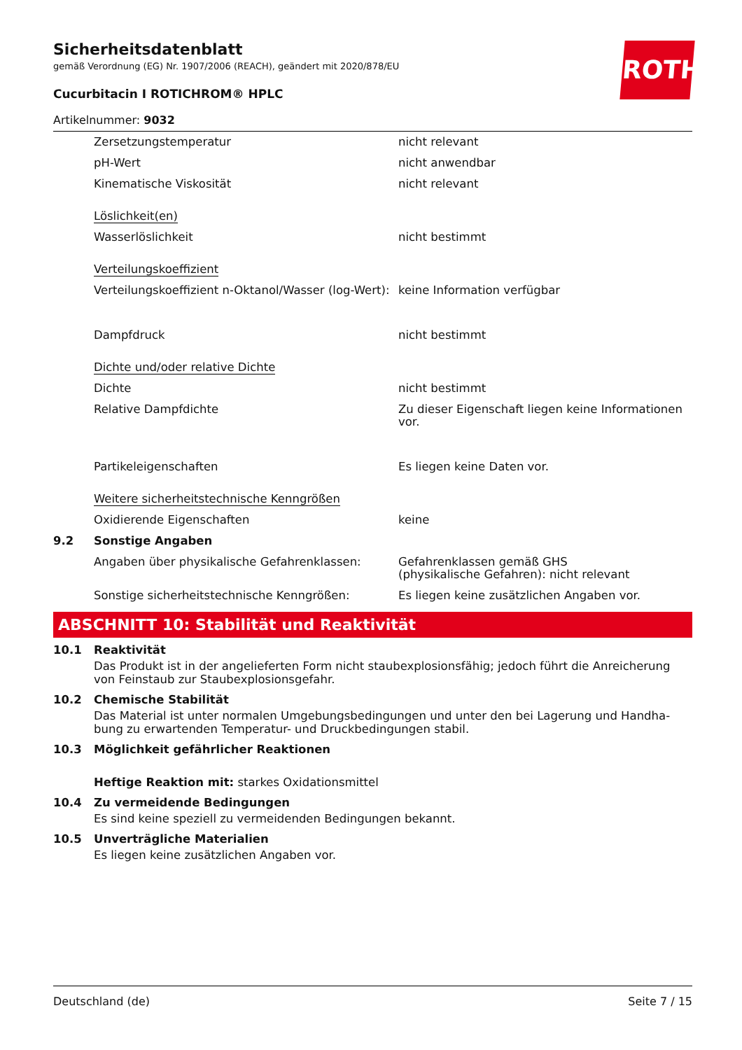ROTH
Sicherheitsdatenblatt
gemäß Verordnung (EG) Nr. 1907/2006 (REACH), geändert mit 2020/878/EU
Cucurbitacin I ROTICHROM® HPLC
Artikelnummer: 9032
| | Zersetzungstemperatur | nicht relevant |
| | pH-Wert | nicht anwendbar |
| | Kinematische Viskosität | nicht relevant |
| | Löslichkeit(en) | |
| | Wasserlöslichkeit | nicht bestimmt |
| | Verteilungskoeffizient | |
| | Verteilungskoeffizient n-Oktanol/Wasser (log-Wert): | keine Information verfügbar |
| | Dampfdruck | nicht bestimmt |
| | Dichte und/oder relative Dichte | |
| | Dichte | nicht bestimmt |
| | Relative Dampfdichte | Zu dieser Eigenschaft liegen keine Informationen vor. |
| | Partikeleigenschaften | Es liegen keine Daten vor. |
| | Weitere sicherheitstechnische Kenngrößen | |
| | Oxidierende Eigenschaften | keine |
| 9.2 | Sonstige Angaben | |
| | Angaben über physikalische Gefahrenklassen: | Gefahrenklassen gemäß GHS (physikalische Gefahren): nicht relevant |
| | Sonstige sicherheitstechnische Kenngrößen: | Es liegen keine zusätzlichen Angaben vor. |
ABSCHNITT 10: Stabilität und Reaktivität
10.1 Reaktivität
Das Produkt ist in der angelieferten Form nicht staubexplosionsfähig; jedoch führt die Anreicherung von Feinstaub zur Staubexplosionsgefahr.
10.2 Chemische Stabilität
Das Material ist unter normalen Umgebungsbedingungen und unter den bei Lagerung und Handha-bung zu erwartenden Temperatur- und Druckbedingungen stabil.
10.3 Möglichkeit gefährlicher Reaktionen
Heftige Reaktion mit: starkes Oxidationsmittel
10.4 Zu vermeidende Bedingungen
Es sind keine speziell zu vermeidenden Bedingungen bekannt.
10.5 Unverträgliche Materialien
Es liegen keine zusätzlichen Angaben vor.
Deutschland (de) Seite 7 / 15